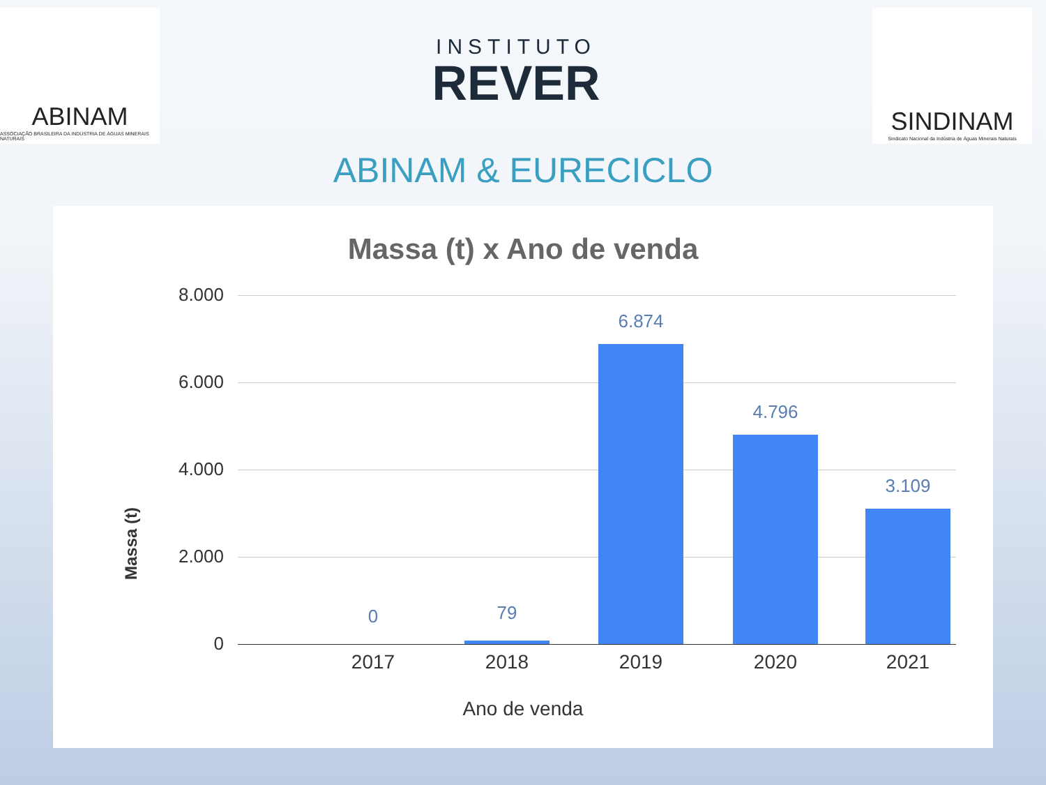ABINAM
ASSOCIAÇÃO BRASILEIRA DA INDÚSTRIA DE ÁGUAS MINERAIS NATURAIS
INSTITUTO
REVER
SINDINAM
Sindicato Nacional da Indústria de Águas Minerais Naturais
ABINAM & EURECICLO
Massa (t) x Ano de venda
Massa (t)
8.000
6.000
4.000
2.000
0
0 79
6.874
4.796
3.109
2017 2018 2019 2020 2021
Ano de venda